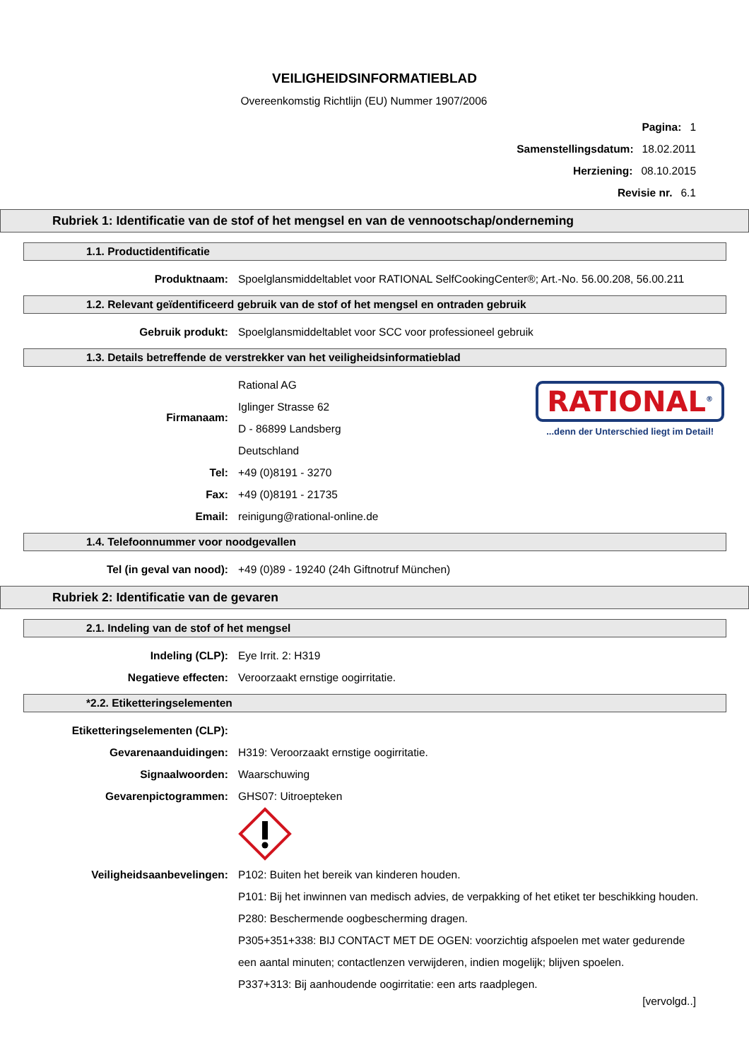VEILIGHEIDSINFORMATIEBLAD
Overeenkomstig Richtlijn (EU) Nummer 1907/2006
Pagina: 1
Samenstellingsdatum: 18.02.2011
Herziening: 08.10.2015
Revisie nr. 6.1
Rubriek 1: Identificatie van de stof of het mengsel en van de vennootschap/onderneming
1.1. Productidentificatie
Produktnaam:
Spoelglansmiddeltablet voor RATIONAL SelfCookingCenter®; Art.-No. 56.00.208, 56.00.211
1.2. Relevant geïdentificeerd gebruik van de stof of het mengsel en ontraden gebruik
Gebruik produkt:
Spoelglansmiddeltablet voor SCC voor professioneel gebruik
1.3. Details betreffende de verstrekker van het veiligheidsinformatieblad
RATIONAL<sup>®</sup>
...denn der Unterschied liegt im Detail!
Firmanaam:
Rational AG
Iglinger Strasse 62
D - 86899 Landsberg
Deutschland
Tel:
+49 (0)8191 - 3270
Fax:
+49 (0)8191 - 21735
Email:
reinigung@rational-online.de
1.4. Telefoonnummer voor noodgevallen
Tel (in geval van nood):
+49 (0)89 - 19240 (24h Giftnotruf München)
Rubriek 2: Identificatie van de gevaren
2.1. Indeling van de stof of het mengsel
Indeling (CLP):
Eye Irrit. 2: H319
Negatieve effecten:
Veroorzaakt ernstige oogirritatie.
*2.2. Etiketteringselementen
Etiketteringselementen (CLP):
Gevarenaanduidingen:
H319: Veroorzaakt ernstige oogirritatie.
Signaalwoorden:
Waarschuwing
Gevarenpictogrammen:
GHS07: Uitroepteken
Veiligheidsaanbevelingen: P102: Buiten het bereik van kinderen houden.
P101: Bij het inwinnen van medisch advies, de verpakking of het etiket ter beschikking houden.
P280: Beschermende oogbescherming dragen.
P305+351+338: BIJ CONTACT MET DE OGEN: voorzichtig afspoelen met water gedurende een aantal minuten; contactlenzen verwijderen, indien mogelijk; blijven spoelen.
P337+313: Bij aanhoudende oogirritatie: een arts raadplegen.
[vervolgd..]